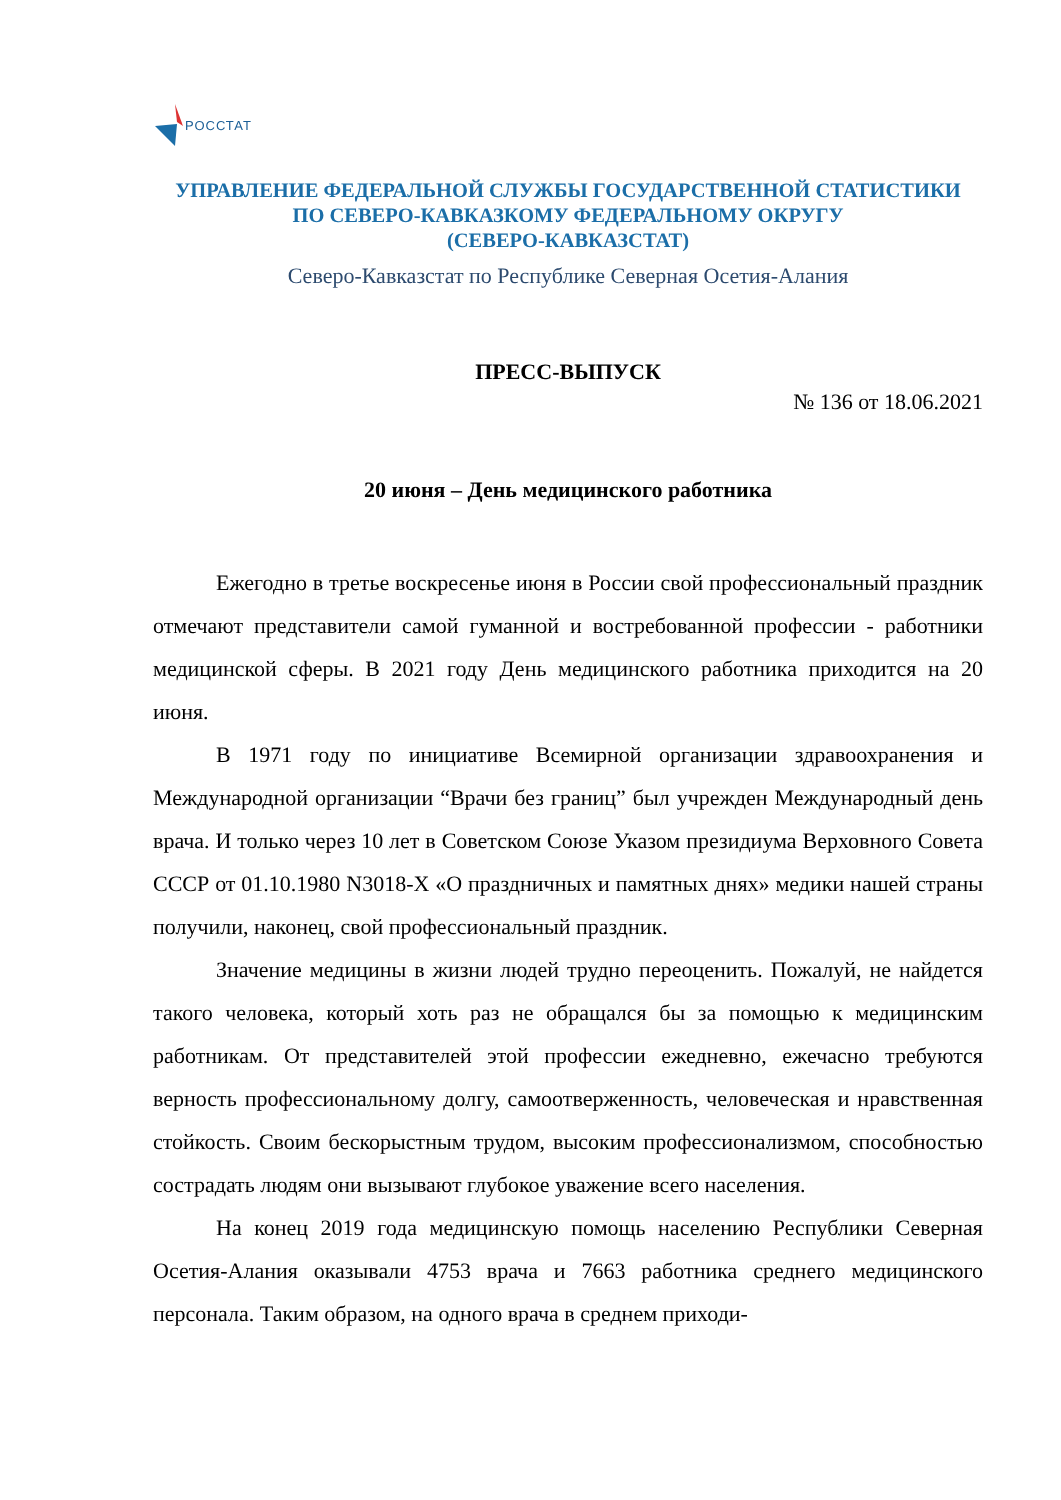РОССТАТ
УПРАВЛЕНИЕ ФЕДЕРАЛЬНОЙ СЛУЖБЫ ГОСУДАРСТВЕННОЙ СТАТИСТИКИ
ПО СЕВЕРО-КАВКАЗКОМУ ФЕДЕРАЛЬНОМУ ОКРУГУ
(СЕВЕРО-КАВКАЗСТАТ)
Северо-Кавказстат по Республике Северная Осетия-Алания
ПРЕСС-ВЫПУСК
№ 136 от 18.06.2021
20 июня – День медицинского работника
Ежегодно в третье воскресенье июня в России свой профессиональный праздник отмечают представители самой гуманной и востребованной профессии - работники медицинской сферы. В 2021 году День медицинского работника приходится на 20 июня.
В 1971 году по инициативе Всемирной организации здравоохранения и Международной организации “Врачи без границ” был учрежден Международный день врача. И только через 10 лет в Советском Союзе Указом президиума Верховного Совета СССР от 01.10.1980 N3018-X «О праздничных и памятных днях» медики нашей страны получили, наконец, свой профессиональный праздник.
Значение медицины в жизни людей трудно переоценить. Пожалуй, не найдется такого человека, который хоть раз не обращался бы за помощью к медицинским работникам. От представителей этой профессии ежедневно, ежечасно требуются верность профессиональному долгу, самоотверженность, человеческая и нравственная стойкость. Своим бескорыстным трудом, высоким профессионализмом, способностью сострадать людям они вызывают глубокое уважение всего населения.
На конец 2019 года медицинскую помощь населению Республики Северная Осетия-Алания оказывали 4753 врача и 7663 работника среднего медицинского персонала. Таким образом, на одного врача в среднем приходи-